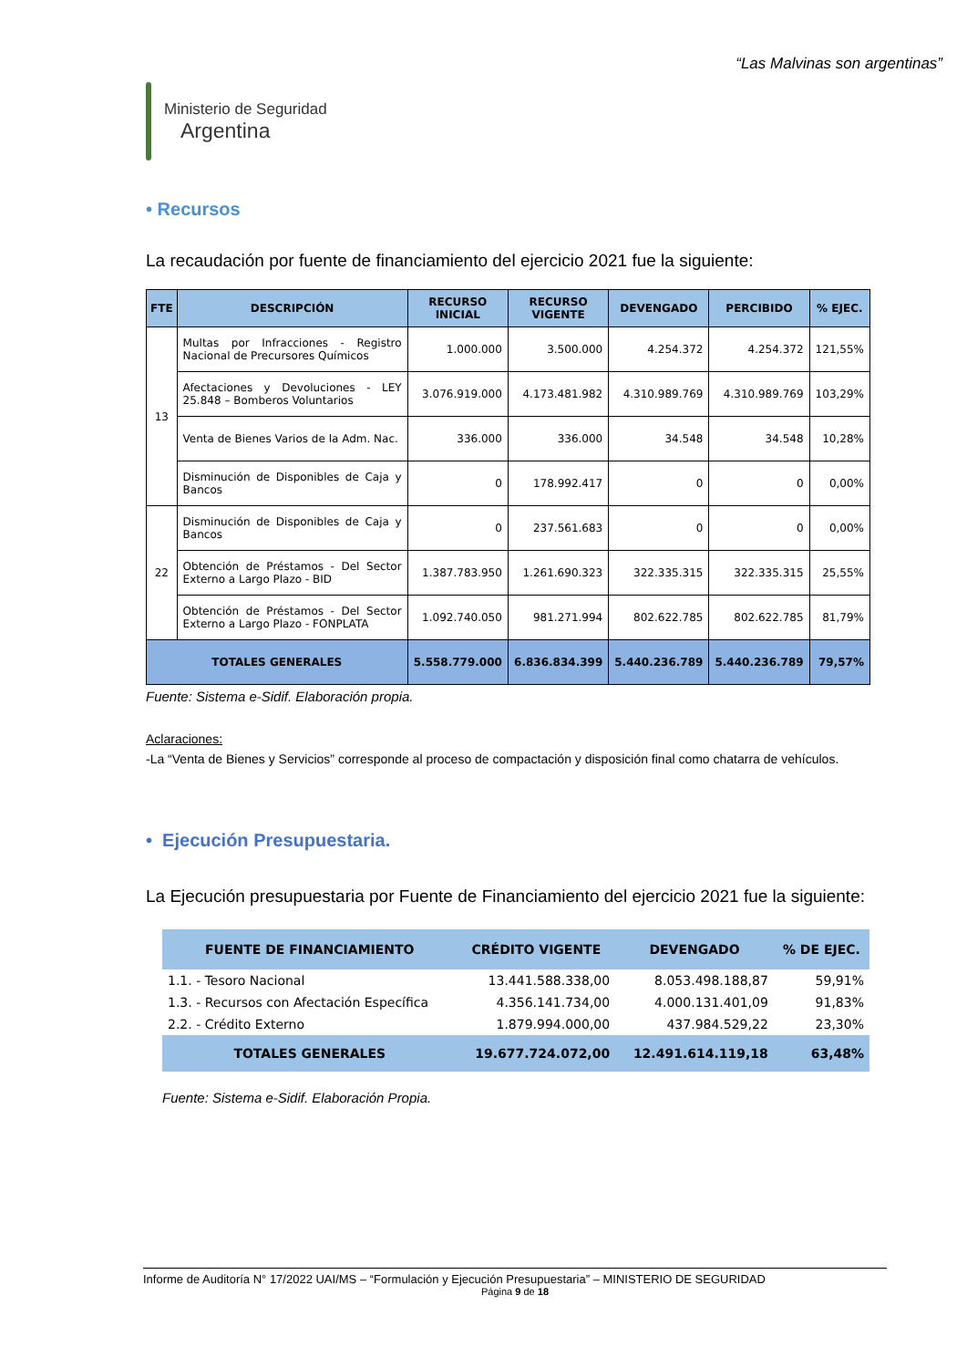“Las Malvinas son argentinas”
Ministerio de Seguridad
Argentina
• Recursos
La recaudación por fuente de financiamiento del ejercicio 2021 fue la siguiente:
| FTE | DESCRIPCIÓN | RECURSO INICIAL | RECURSO VIGENTE | DEVENGADO | PERCIBIDO | % EJEC. |
| --- | --- | --- | --- | --- | --- | --- |
| 13 | Multas por Infracciones - Registro Nacional de Precursores Químicos | 1.000.000 | 3.500.000 | 4.254.372 | 4.254.372 | 121,55% |
| | Afectaciones y Devoluciones - LEY 25.848 – Bomberos Voluntarios | 3.076.919.000 | 4.173.481.982 | 4.310.989.769 | 4.310.989.769 | 103,29% |
| | Venta de Bienes Varios de la Adm. Nac. | 336.000 | 336.000 | 34.548 | 34.548 | 10,28% |
| | Disminución de Disponibles de Caja y Bancos | 0 | 178.992.417 | 0 | 0 | 0,00% |
| 22 | Disminución de Disponibles de Caja y Bancos | 0 | 237.561.683 | 0 | 0 | 0,00% |
| | Obtención de Préstamos - Del Sector Externo a Largo Plazo - BID | 1.387.783.950 | 1.261.690.323 | 322.335.315 | 322.335.315 | 25,55% |
| | Obtención de Préstamos - Del Sector Externo a Largo Plazo - FONPLATA | 1.092.740.050 | 981.271.994 | 802.622.785 | 802.622.785 | 81,79% |
| TOTALES GENERALES | | 5.558.779.000 | 6.836.834.399 | 5.440.236.789 | 5.440.236.789 | 79,57% |
Fuente: Sistema e-Sidif. Elaboración propia.
Aclaraciones:
-La “Venta de Bienes y Servicios” corresponde al proceso de compactación y disposición final como chatarra de vehículos.
• Ejecución Presupuestaria.
La Ejecución presupuestaria por Fuente de Financiamiento del ejercicio 2021 fue la siguiente:
| FUENTE DE FINANCIAMIENTO | CRÉDITO VIGENTE | DEVENGADO | % DE EJEC. |
| --- | --- | --- | --- |
| 1.1. - Tesoro Nacional | 13.441.588.338,00 | 8.053.498.188,87 | 59,91% |
| 1.3. - Recursos con Afectación Específica | 4.356.141.734,00 | 4.000.131.401,09 | 91,83% |
| 2.2. - Crédito Externo | 1.879.994.000,00 | 437.984.529,22 | 23,30% |
| TOTALES GENERALES | 19.677.724.072,00 | 12.491.614.119,18 | 63,48% |
Fuente: Sistema e-Sidif. Elaboración Propia.
Informe de Auditoría N° 17/2022 UAI/MS – “Formulación y Ejecución Presupuestaria” – MINISTERIO DE SEGURIDAD
Página 9 de 18